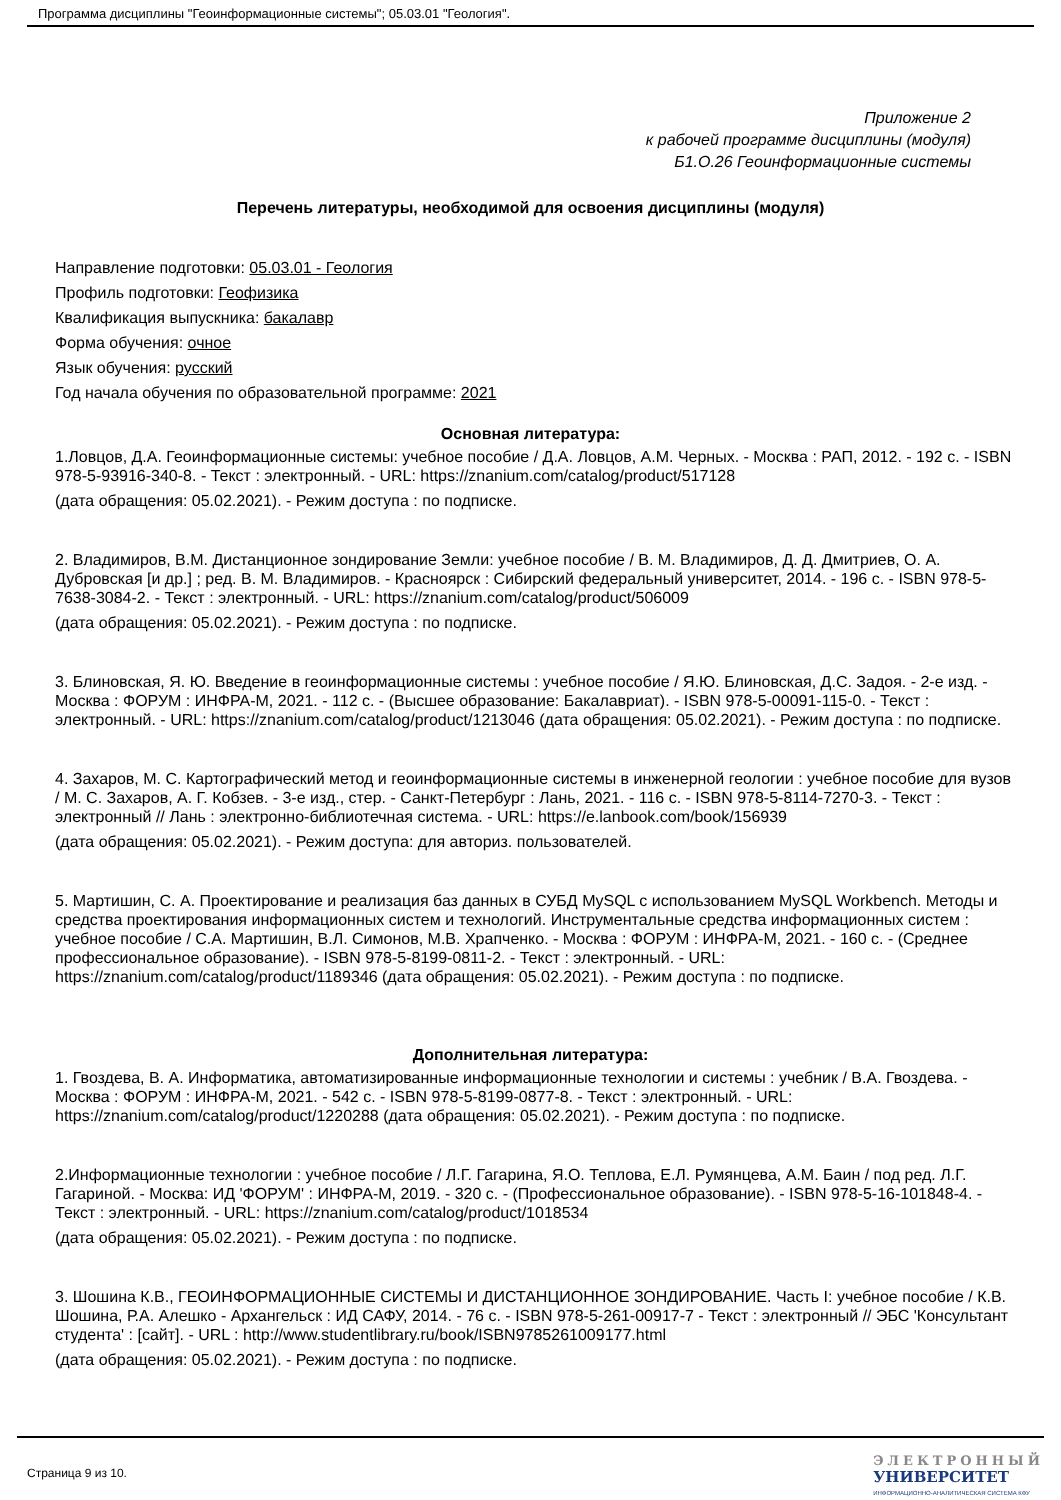Программа дисциплины "Геоинформационные системы"; 05.03.01 "Геология".
Приложение 2
к рабочей программе дисциплины (модуля)
Б1.О.26 Геоинформационные системы
Перечень литературы, необходимой для освоения дисциплины (модуля)
Направление подготовки: 05.03.01 - Геология
Профиль подготовки: Геофизика
Квалификация выпускника: бакалавр
Форма обучения: очное
Язык обучения: русский
Год начала обучения по образовательной программе: 2021
Основная литература:
1.Ловцов, Д.А. Геоинформационные системы: учебное пособие / Д.А. Ловцов, А.М. Черных. - Москва : РАП, 2012. - 192 с. - ISBN 978-5-93916-340-8. - Текст : электронный. - URL: https://znanium.com/catalog/product/517128
(дата обращения: 05.02.2021). - Режим доступа : по подписке.
2. Владимиров, В.М. Дистанционное зондирование Земли: учебное пособие / В. М. Владимиров, Д. Д. Дмитриев, О. А. Дубровская [и др.] ; ред. В. М. Владимиров. - Красноярск : Сибирский федеральный университет, 2014. - 196 с. - ISBN 978-5-7638-3084-2. - Текст : электронный. - URL: https://znanium.com/catalog/product/506009
(дата обращения: 05.02.2021). - Режим доступа : по подписке.
3. Блиновская, Я. Ю. Введение в геоинформационные системы : учебное пособие / Я.Ю. Блиновская, Д.С. Задоя. - 2-е изд. - Москва : ФОРУМ : ИНФРА-М, 2021. - 112 с. - (Высшее образование: Бакалавриат). - ISBN 978-5-00091-115-0. - Текст : электронный. - URL: https://znanium.com/catalog/product/1213046 (дата обращения: 05.02.2021). - Режим доступа : по подписке.
4. Захаров, М. С. Картографический метод и геоинформационные системы в инженерной геологии : учебное пособие для вузов / М. С. Захаров, А. Г. Кобзев. - 3-е изд., стер. - Санкт-Петербург : Лань, 2021. - 116 с. - ISBN 978-5-8114-7270-3. - Текст : электронный // Лань : электронно-библиотечная система. - URL: https://e.lanbook.com/book/156939
(дата обращения: 05.02.2021). - Режим доступа: для авториз. пользователей.
5. Мартишин, С. А. Проектирование и реализация баз данных в СУБД MySQL с использованием MySQL Workbench. Методы и средства проектирования информационных систем и технологий. Инструментальные средства информационных систем : учебное пособие / С.А. Мартишин, В.Л. Симонов, М.В. Храпченко. - Москва : ФОРУМ : ИНФРА-М, 2021. - 160 с. - (Среднее профессиональное образование). - ISBN 978-5-8199-0811-2. - Текст : электронный. - URL: https://znanium.com/catalog/product/1189346 (дата обращения: 05.02.2021). - Режим доступа : по подписке.
Дополнительная литература:
1. Гвоздева, В. А. Информатика, автоматизированные информационные технологии и системы : учебник / В.А. Гвоздева. - Москва : ФОРУМ : ИНФРА-М, 2021. - 542 с. - ISBN 978-5-8199-0877-8. - Текст : электронный. - URL: https://znanium.com/catalog/product/1220288 (дата обращения: 05.02.2021). - Режим доступа : по подписке.
2.Информационные технологии : учебное пособие / Л.Г. Гагарина, Я.О. Теплова, Е.Л. Румянцева, А.М. Баин / под ред. Л.Г. Гагариной. - Москва: ИД 'ФОРУМ' : ИНФРА-М, 2019. - 320 с. - (Профессиональное образование). - ISBN 978-5-16-101848-4. - Текст : электронный. - URL: https://znanium.com/catalog/product/1018534
(дата обращения: 05.02.2021). - Режим доступа : по подписке.
3. Шошина К.В., ГЕОИНФОРМАЦИОННЫЕ СИСТЕМЫ И ДИСТАНЦИОННОЕ ЗОНДИРОВАНИЕ. Часть I: учебное пособие / К.В. Шошина, Р.А. Алешко - Архангельск : ИД САФУ, 2014. - 76 с. - ISBN 978-5-261-00917-7 - Текст : электронный // ЭБС 'Консультант студента' : [сайт]. - URL : http://www.studentlibrary.ru/book/ISBN9785261009177.html
(дата обращения: 05.02.2021). - Режим доступа : по подписке.
Страница 9 из 10.
ЭЛЕКТРОННЫЙ
УНИВЕРСИТЕТ
ИНФОРМАЦИОННО-АНАЛИТИЧЕСКАЯ СИСТЕМА КФУ